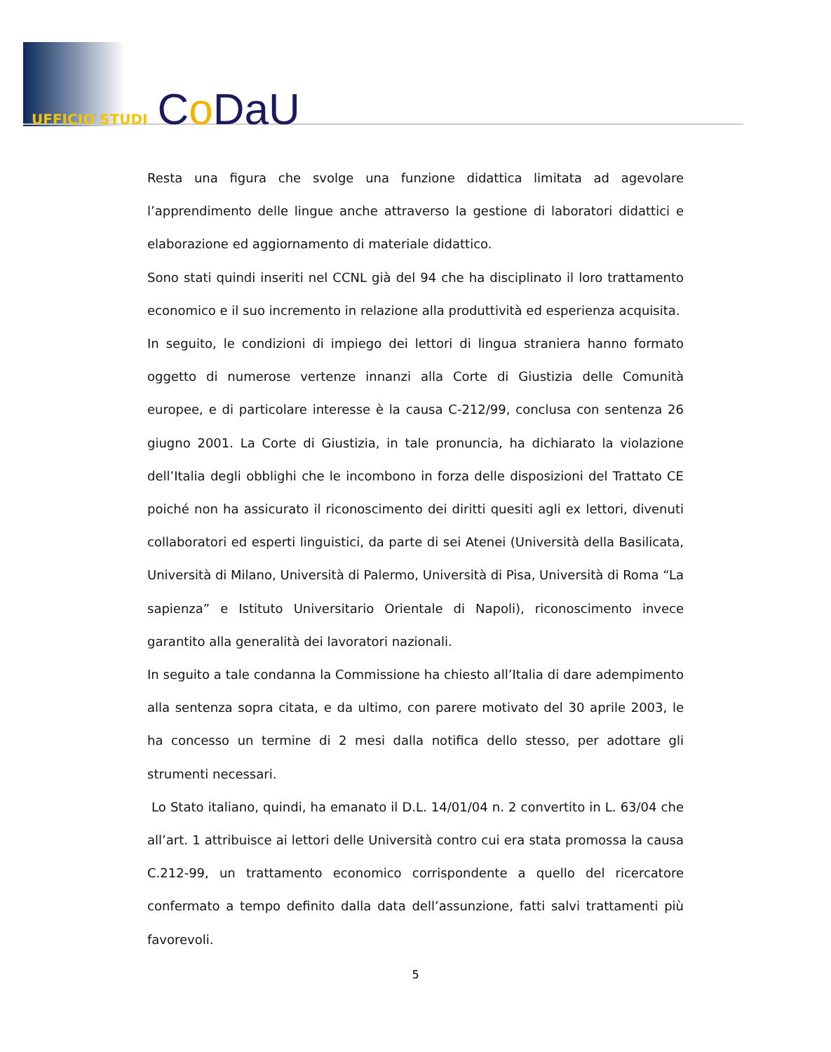UFFICIO STUDI Co DaU
Resta una figura che svolge una funzione didattica limitata ad agevolare l’apprendimento delle lingue anche attraverso la gestione di laboratori didattici e elaborazione ed aggiornamento di materiale didattico.
Sono stati quindi inseriti nel CCNL già del 94 che ha disciplinato il loro trattamento economico e il suo incremento in relazione alla produttività ed esperienza acquisita.
In seguito, le condizioni di impiego dei lettori di lingua straniera hanno formato oggetto di numerose vertenze innanzi alla Corte di Giustizia delle Comunità europee, e di particolare interesse è la causa C-212/99, conclusa con sentenza 26 giugno 2001. La Corte di Giustizia, in tale pronuncia, ha dichiarato la violazione dell’Italia degli obblighi che le incombono in forza delle disposizioni del Trattato CE poiché non ha assicurato il riconoscimento dei diritti quesiti agli ex lettori, divenuti collaboratori ed esperti linguistici, da parte di sei Atenei (Università della Basilicata, Università di Milano, Università di Palermo, Università di Pisa, Università di Roma “La sapienza” e Istituto Universitario Orientale di Napoli), riconoscimento invece garantito alla generalità dei lavoratori nazionali.
In seguito a tale condanna la Commissione ha chiesto all’Italia di dare adempimento alla sentenza sopra citata, e da ultimo, con parere motivato del 30 aprile 2003, le ha concesso un termine di 2 mesi dalla notifica dello stesso, per adottare gli strumenti necessari.
Lo Stato italiano, quindi, ha emanato il D.L. 14/01/04 n. 2 convertito in L. 63/04 che all’art. 1 attribuisce ai lettori delle Università contro cui era stata promossa la causa C.212-99, un trattamento economico corrispondente a quello del ricercatore confermato a tempo definito dalla data dell’assunzione, fatti salvi trattamenti più favorevoli.
5